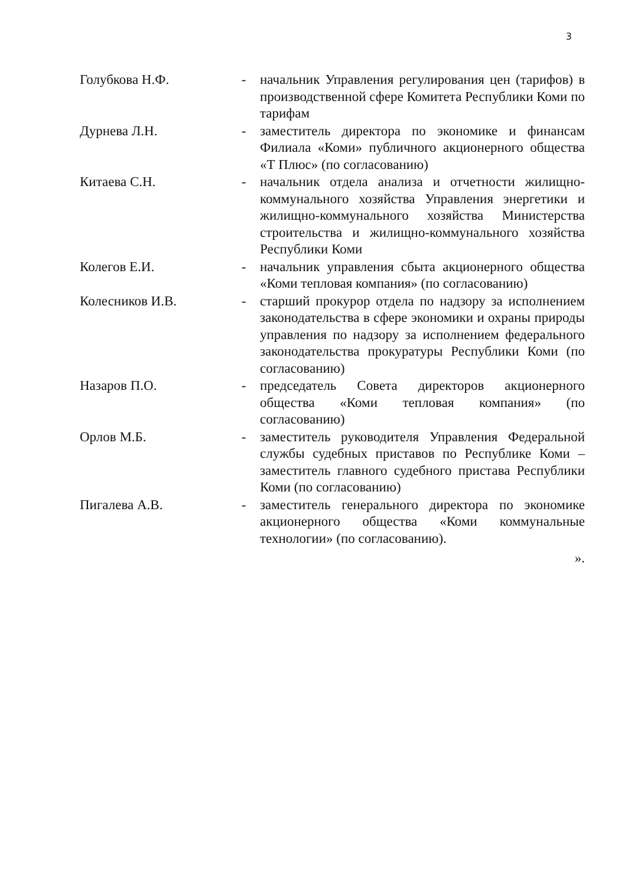3
Голубкова Н.Ф. - начальник Управления регулирования цен (тарифов) в производственной сфере Комитета Республики Коми по тарифам
Дурнева Л.Н. - заместитель директора по экономике и финансам Филиала «Коми» публичного акционерного общества «Т Плюс» (по согласованию)
Китаева С.Н. - начальник отдела анализа и отчетности жилищно-коммунального хозяйства Управления энергетики и жилищно-коммунального хозяйства Министерства строительства и жилищно-коммунального хозяйства Республики Коми
Колегов Е.И. - начальник управления сбыта акционерного общества «Коми тепловая компания» (по согласованию)
Колесников И.В. - старший прокурор отдела по надзору за исполнением законодательства в сфере экономики и охраны природы управления по надзору за исполнением федерального законодательства прокуратуры Республики Коми (по согласованию)
Назаров П.О. - председатель Совета директоров акционерного общества «Коми тепловая компания» (по согласованию)
Орлов М.Б. - заместитель руководителя Управления Федеральной службы судебных приставов по Республике Коми – заместитель главного судебного пристава Республики Коми (по согласованию)
Пигалева А.В. - заместитель генерального директора по экономике акционерного общества «Коми коммунальные технологии» (по согласованию).
».